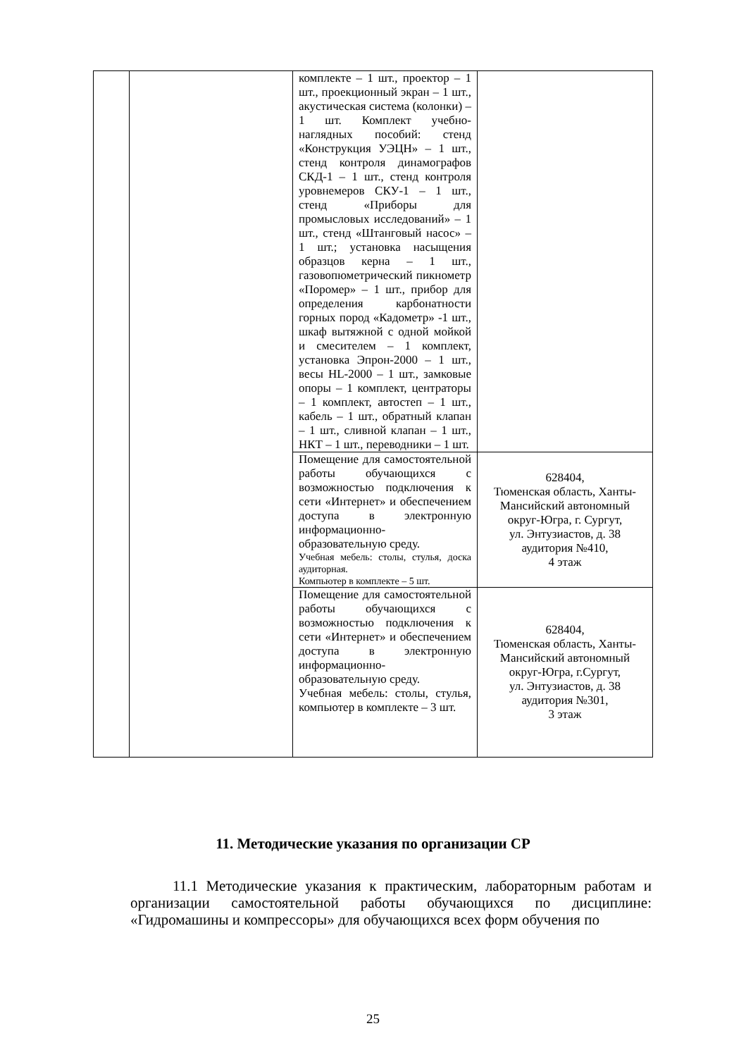| | | комплекте – 1 шт., проектор – 1 шт., проекционный экран – 1 шт., акустическая система (колонки) – 1 шт. Комплект учебно-наглядных пособий: стенд «Конструкция УЭЦН» – 1 шт., стенд контроля динамографов СКД-1 – 1 шт., стенд контроля уровнемеров СКУ-1 – 1 шт., стенд «Приборы для промысловых исследований» – 1 шт., стенд «Штанговый насос» – 1 шт.; установка насыщения образцов керна – 1 шт., газовопюметрический пикнометр «Поромер» – 1 шт., прибор для определения карбонатности горных пород «Кадометр» -1 шт., шкаф вытяжной с одной мойкой и смесителем – 1 комплект, установка Эпрон-2000 – 1 шт., весы HL-2000 – 1 шт., замковые опоры – 1 комплект, центраторы – 1 комплект, автостеп – 1 шт., кабель – 1 шт., обратный клапан – 1 шт., сливной клапан – 1 шт., НКТ – 1 шт., переводники – 1 шт. | |
| | | Помещение для самостоятельной работы обучающихся с возможностью подключения к сети «Интернет» и обеспечением доступа в электронную информационно-образовательную среду. Учебная мебель: столы, стулья, доска аудиторная. Компьютер в комплекте – 5 шт. | 628404, Тюменская область, Ханты-Мансийский автономный округ-Югра, г. Сургут, ул. Энтузиастов, д. 38 аудитория №410, 4 этаж |
| | | Помещение для самостоятельной работы обучающихся с возможностью подключения к сети «Интернет» и обеспечением доступа в электронную информационно-образовательную среду. Учебная мебель: столы, стулья, компьютер в комплекте – 3 шт. | 628404, Тюменская область, Ханты-Мансийский автономный округ-Югра, г.Сургут, ул. Энтузиастов, д. 38 аудитория №301, 3 этаж |
11. Методические указания по организации СР
11.1 Методические указания к практическим, лабораторным работам и организации самостоятельной работы обучающихся по дисциплине: «Гидромашины и компрессоры» для обучающихся всех форм обучения по
25